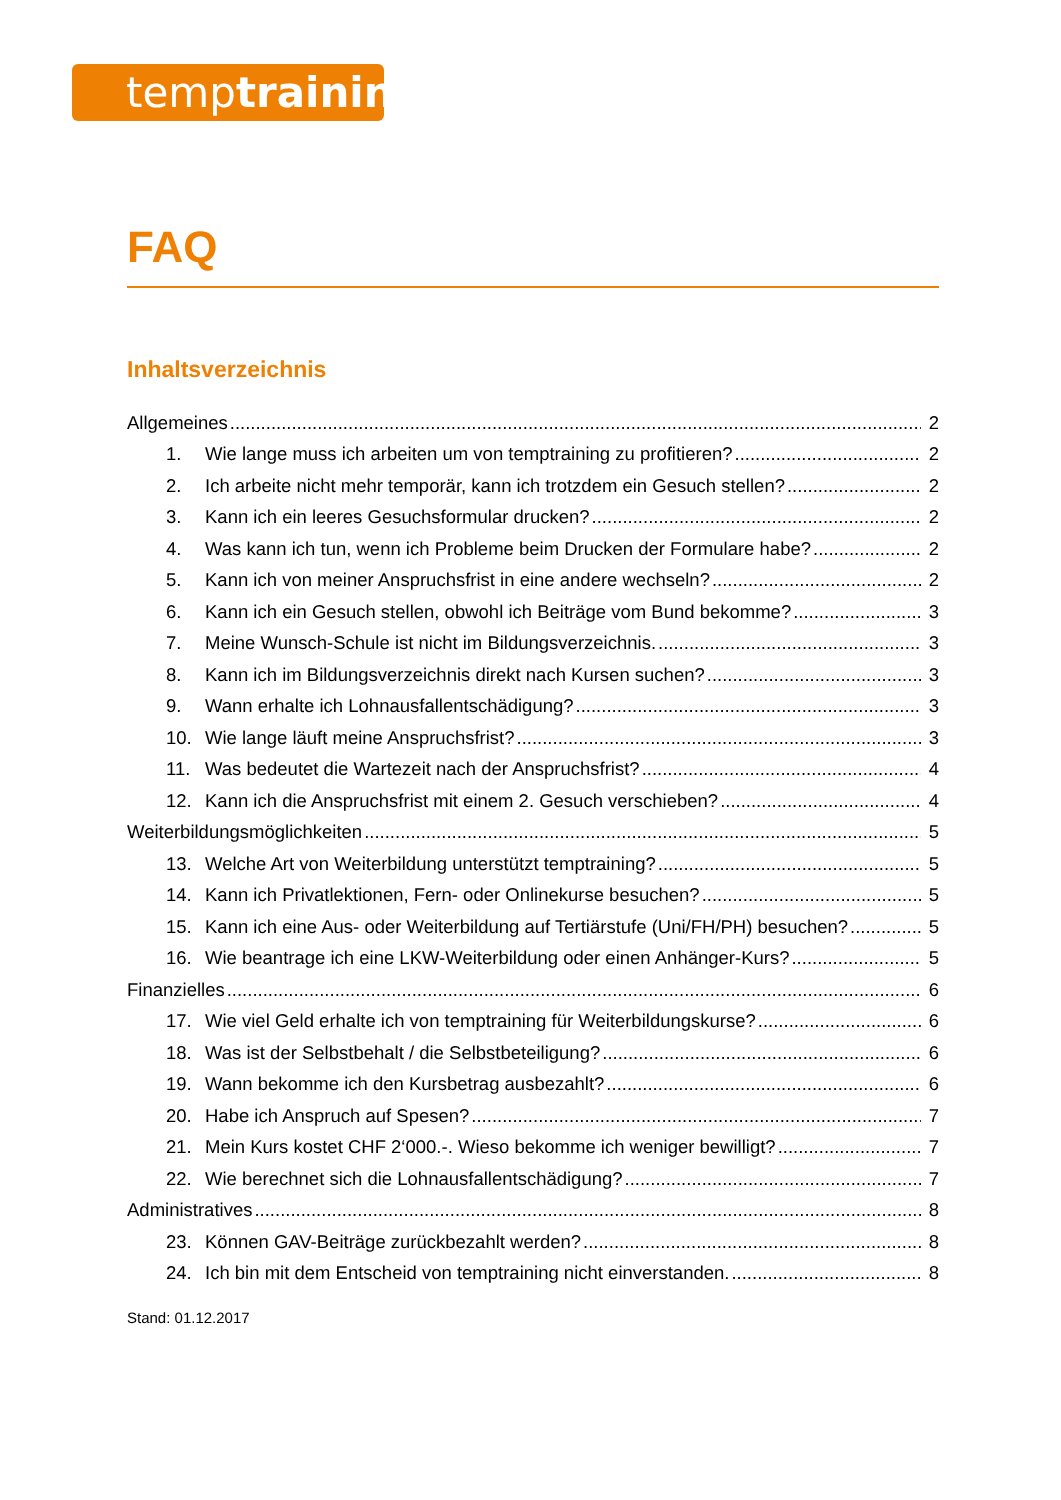temptraining
FAQ
Inhaltsverzeichnis
Allgemeines 2
1. Wie lange muss ich arbeiten um von temptraining zu profitieren? 2
2. Ich arbeite nicht mehr temporär, kann ich trotzdem ein Gesuch stellen? 2
3. Kann ich ein leeres Gesuchsformular drucken? 2
4. Was kann ich tun, wenn ich Probleme beim Drucken der Formulare habe? 2
5. Kann ich von meiner Anspruchsfrist in eine andere wechseln? 2
6. Kann ich ein Gesuch stellen, obwohl ich Beiträge vom Bund bekomme? 3
7. Meine Wunsch-Schule ist nicht im Bildungsverzeichnis. 3
8. Kann ich im Bildungsverzeichnis direkt nach Kursen suchen? 3
9. Wann erhalte ich Lohnausfallentschädigung? 3
10. Wie lange läuft meine Anspruchsfrist? 3
11. Was bedeutet die Wartezeit nach der Anspruchsfrist? 4
12. Kann ich die Anspruchsfrist mit einem 2. Gesuch verschieben? 4
Weiterbildungsmöglichkeiten 5
13. Welche Art von Weiterbildung unterstützt temptraining? 5
14. Kann ich Privatlektionen, Fern- oder Onlinekurse besuchen? 5
15. Kann ich eine Aus- oder Weiterbildung auf Tertiärstufe (Uni/FH/PH) besuchen? 5
16. Wie beantrage ich eine LKW-Weiterbildung oder einen Anhänger-Kurs? 5
Finanzielles 6
17. Wie viel Geld erhalte ich von temptraining für Weiterbildungskurse? 6
18. Was ist der Selbstbehalt / die Selbstbeteiligung? 6
19. Wann bekomme ich den Kursbetrag ausbezahlt? 6
20. Habe ich Anspruch auf Spesen? 7
21. Mein Kurs kostet CHF 2‘000.-. Wieso bekomme ich weniger bewilligt? 7
22. Wie berechnet sich die Lohnausfallentschädigung? 7
Administratives 8
23. Können GAV-Beiträge zurückbezahlt werden? 8
24. Ich bin mit dem Entscheid von temptraining nicht einverstanden. 8
Stand: 01.12.2017